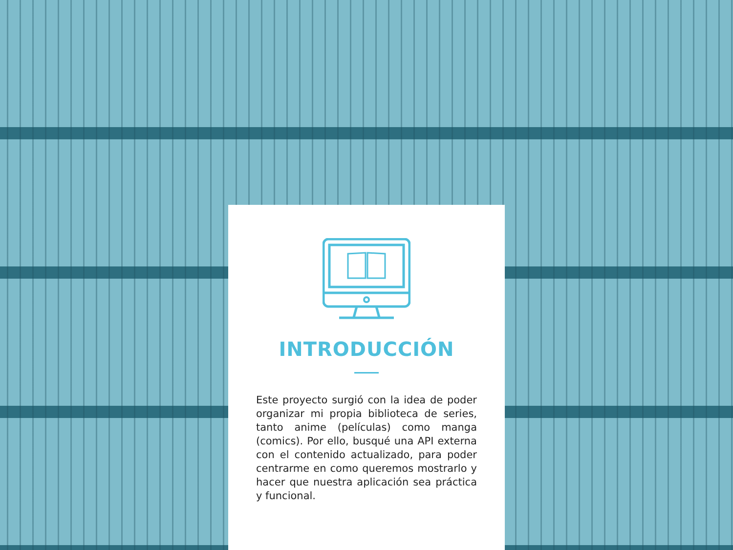INTRODUCCIÓN
Este proyecto surgió con la idea de poder organizar mi propia biblioteca de series, tanto anime (películas) como manga (comics). Por ello, busqué una API externa con el contenido actualizado, para poder centrarme en como queremos mostrarlo y hacer que nuestra aplicación sea práctica y funcional.